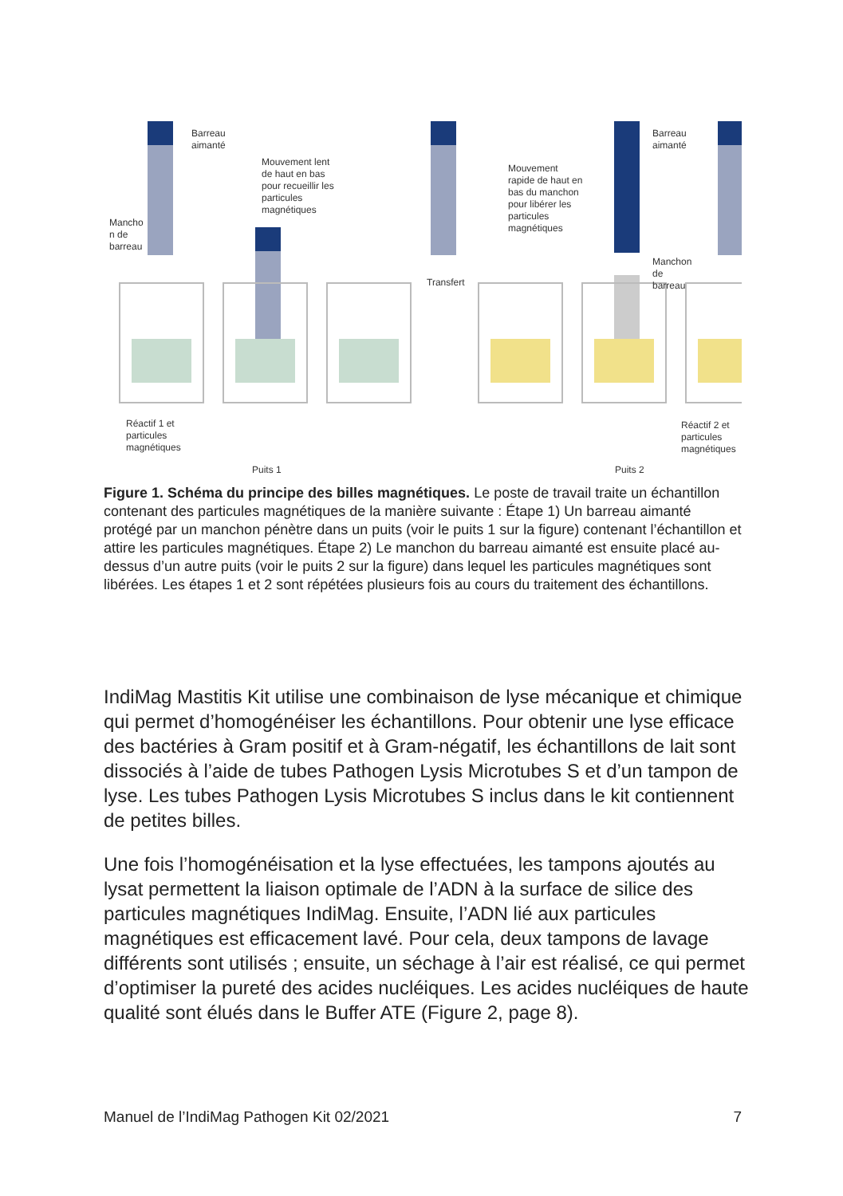Barreau
aimanté
Mouvement lent
de haut en bas
pour recueillir les
particules
magnétiques
Mancho
n de
barreau
Transfert
Mouvement
rapide de haut en
bas du manchon
pour libérer les
particules
magnétiques
Barreau
aimanté
Manchon
de
barreau
Réactif 1 et
particules
magnétiques
Réactif 2 et
particules
magnétiques
Puits 1 Puits 2
Figure 1. Schéma du principe des billes magnétiques. Le poste de travail traite un échantillon contenant des particules magnétiques de la manière suivante : Étape 1) Un barreau aimanté protégé par un manchon pénètre dans un puits (voir le puits 1 sur la figure) contenant l’échantillon et attire les particules magnétiques. Étape 2) Le manchon du barreau aimanté est ensuite placé au-dessus d’un autre puits (voir le puits 2 sur la figure) dans lequel les particules magnétiques sont libérées. Les étapes 1 et 2 sont répétées plusieurs fois au cours du traitement des échantillons.
IndiMag Mastitis Kit utilise une combinaison de lyse mécanique et chimique qui permet d’homogénéiser les échantillons. Pour obtenir une lyse efficace des bactéries à Gram positif et à Gram-négatif, les échantillons de lait sont dissociés à l’aide de tubes Pathogen Lysis Microtubes S et d’un tampon de lyse. Les tubes Pathogen Lysis Microtubes S inclus dans le kit contiennent de petites billes.
Une fois l’homogénéisation et la lyse effectuées, les tampons ajoutés au lysat permettent la liaison optimale de l’ADN à la surface de silice des particules magnétiques IndiMag. Ensuite, l’ADN lié aux particules magnétiques est efficacement lavé. Pour cela, deux tampons de lavage différents sont utilisés ; ensuite, un séchage à l’air est réalisé, ce qui permet d’optimiser la pureté des acides nucléiques. Les acides nucléiques de haute qualité sont élués dans le Buffer ATE (Figure 2, page 8).
Manuel de l’IndiMag Pathogen Kit 02/2021 7